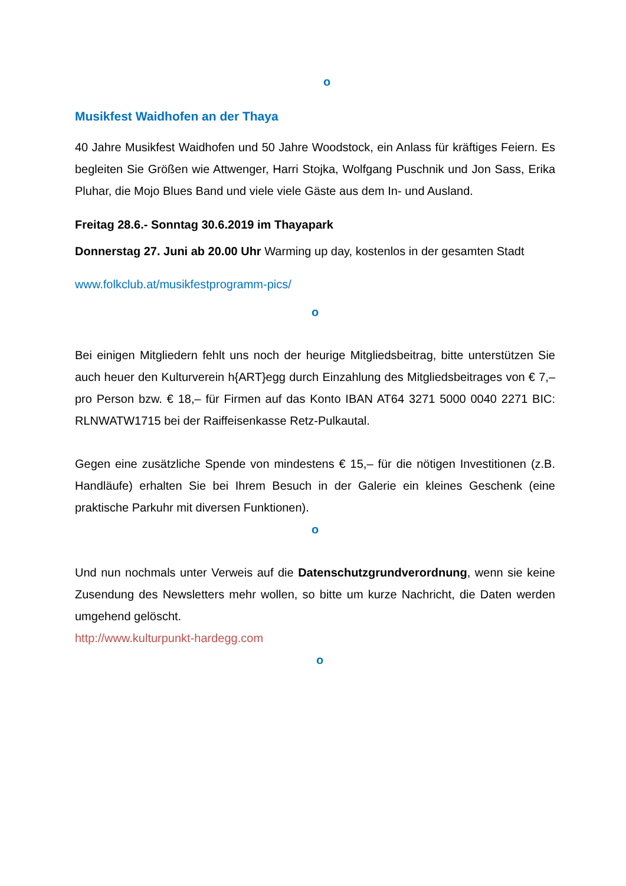o
Musikfest Waidhofen an der Thaya
40 Jahre Musikfest Waidhofen und 50 Jahre Woodstock, ein Anlass für kräftiges Feiern. Es begleiten Sie Größen wie Attwenger, Harri Stojka, Wolfgang Puschnik und Jon Sass, Erika Pluhar, die Mojo Blues Band und viele viele Gäste aus dem In- und Ausland.
Freitag 28.6.- Sonntag 30.6.2019 im Thayapark
Donnerstag 27. Juni ab 20.00 Uhr Warming up day, kostenlos in der gesamten Stadt
www.folkclub.at/musikfestprogramm-pics/
o
Bei einigen Mitgliedern fehlt uns noch der heurige Mitgliedsbeitrag, bitte unterstützen Sie auch heuer den Kulturverein h{ART}egg durch Einzahlung des Mitgliedsbeitrages von € 7,– pro Person bzw. € 18,– für Firmen auf das Konto IBAN AT64 3271 5000 0040 2271 BIC: RLNWATW1715 bei der Raiffeisenkasse Retz-Pulkautal.
Gegen eine zusätzliche Spende von mindestens € 15,– für die nötigen Investitionen (z.B. Handläufe) erhalten Sie bei Ihrem Besuch in der Galerie ein kleines Geschenk (eine praktische Parkuhr mit diversen Funktionen).
o
Und nun nochmals unter Verweis auf die Datenschutzgrundverordnung, wenn sie keine Zusendung des Newsletters mehr wollen, so bitte um kurze Nachricht, die Daten werden umgehend gelöscht.
http://www.kulturpunkt-hardegg.com
o